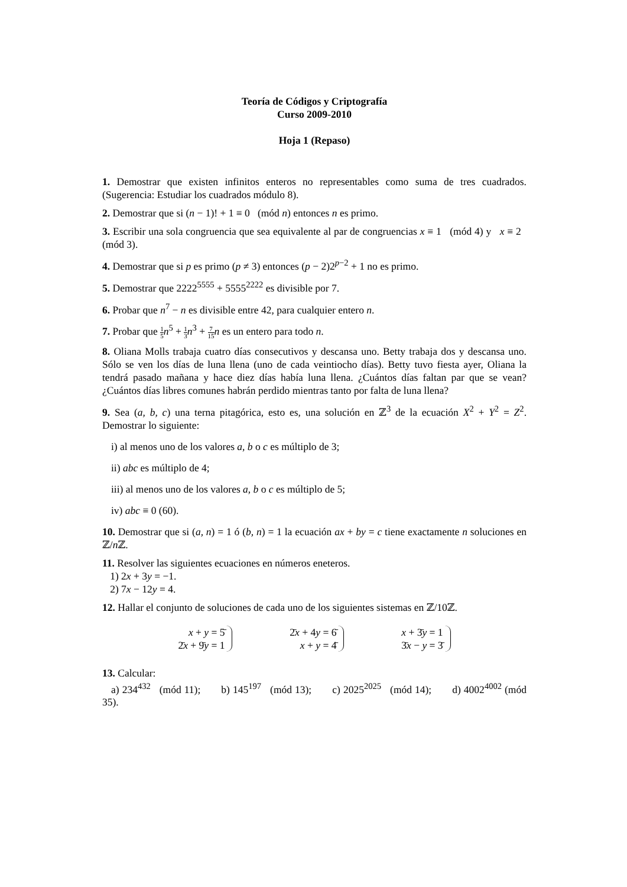Teoría de Códigos y Criptografía
Curso 2009-2010
Hoja 1 (Repaso)
1. Demostrar que existen infinitos enteros no representables como suma de tres cuadrados. (Sugerencia: Estudiar los cuadrados módulo 8).
2. Demostrar que si (n − 1)! + 1 ≡ 0 (mód n) entonces n es primo.
3. Escribir una sola congruencia que sea equivalente al par de congruencias x ≡ 1 (mód 4) y x ≡ 2 (mód 3).
4. Demostrar que si p es primo (p ≠ 3) entonces (p − 2)2<sup>p−2</sup> + 1 no es primo.
5. Demostrar que 2222<sup>5555</sup> + 5555<sup>2222</sup> es divisible por 7.
6. Probar que n<sup>7</sup> − n es divisible entre 42, para cualquier entero n.
7. Probar que 1 5 n<sup>5</sup> + 1 3 n<sup>3</sup> + 7 15 n es un entero para todo n.
8. Oliana Molls trabaja cuatro días consecutivos y descansa uno. Betty trabaja dos y descansa uno. Sólo se ven los días de luna llena (uno de cada veintiocho días). Betty tuvo fiesta ayer, Oliana la tendrá pasado mañana y hace diez días había luna llena. ¿Cuántos días faltan par que se vean? ¿Cuántos días libres comunes habrán perdido mientras tanto por falta de luna llena?
9. Sea (a, b, c) una terna pitagórica, esto es, una solución en ℤ<sup>3</sup> de la ecuación X<sup>2</sup> + Y<sup>2</sup> = Z<sup>2</sup>. Demostrar lo siguiente:
i) al menos uno de los valores a, b o c es múltiplo de 3;
ii) abc es múltiplo de 4;
iii) al menos uno de los valores a, b o c es múltiplo de 5;
iv) abc ≡ 0 (60).
10. Demostrar que si (a, n) = 1 ó (b, n) = 1 la ecuación ax + by = c tiene exactamente n soluciones en ℤ/n ℤ.
11. Resolver las siguientes ecuaciones en números eneteros.
1) 2x + 3y = −1.
2) 7x − 12y = 4.
12. Hallar el conjunto de soluciones de cada uno de los siguientes sistemas en ℤ/10ℤ.
x + y = 5̄
2̄x + 9̄y = 1
2̄x + 4y = 6̄
x + y = 4̄
x + 3̄y = 1
3̄x − y = 3̄
13. Calcular:
a) 234<sup>432</sup> (mód 11); b) 145<sup>197</sup> (mód 13); c) 2025<sup>2025</sup> (mód 14); d) 4002<sup>4002</sup> (mód 35).